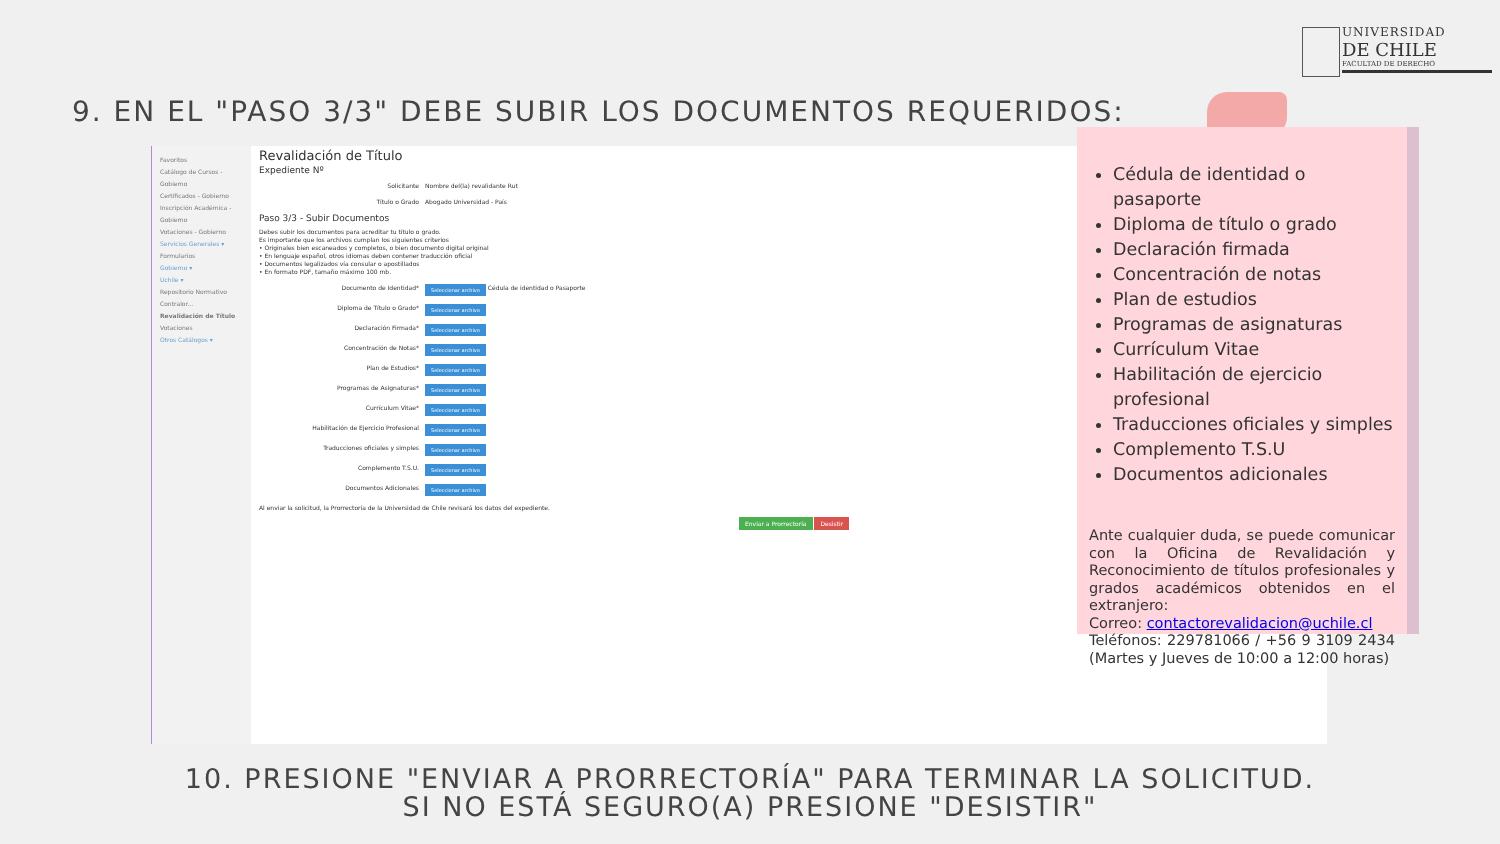UNIVERSIDAD
DE CHILE
FACULTAD DE DERECHO
9. EN EL "PASO 3/3" DEBE SUBIR LOS DOCUMENTOS REQUERIDOS:
Favoritos
Catálogo de Cursos - Gobierno
Certificados - Gobierno
Inscripción Académica - Gobierno
Votaciones - Gobierno
Servicios Generales ▾
Formularios
Gobierno ▾
Uchile ▾
Repositorio Normativo Contralor...
Revalidación de Título
Votaciones
Otros Catálogos ▾
Revalidación de Título
Expediente Nº
Solicitante Nombre del(la) revalidante Rut
Título o Grado Abogado Universidad - País
Paso 3/3 - Subir Documentos
Debes subir los documentos para acreditar tu título o grado.
Es importante que los archivos cumplan los siguientes criterios
• Originales bien escaneados y completos, o bien documento digital original
• En lenguaje español, otros idiomas deben contener traducción oficial
• Documentos legalizados vía consular o apostillados
• En formato PDF, tamaño máximo 100 mb.
Documento de Identidad* Seleccionar archivo Cédula de identidad o Pasaporte
Diploma de Título o Grado* Seleccionar archivo
Declaración Firmada* Seleccionar archivo
Concentración de Notas* Seleccionar archivo
Plan de Estudios* Seleccionar archivo
Programas de Asignaturas* Seleccionar archivo
Currículum Vitae* Seleccionar archivo
Habilitación de Ejercicio Profesional Seleccionar archivo
Traducciones oficiales y simples Seleccionar archivo
Complemento T.S.U. Seleccionar archivo
Documentos Adicionales Seleccionar archivo
Al enviar la solicitud, la Prorrectoría de la Universidad de Chile revisará los datos del expediente.
Enviar a Prorrectoría Desistir
Cédula de identidad o pasaporte
Diploma de título o grado
Declaración firmada
Concentración de notas
Plan de estudios
Programas de asignaturas
Currículum Vitae
Habilitación de ejercicio profesional
Traducciones oficiales y simples
Complemento T.S.U
Documentos adicionales
Ante cualquier duda, se puede comunicar con la Oficina de Revalidación y Reconocimiento de títulos profesionales y grados académicos obtenidos en el extranjero:
Correo: contactorevalidacion@uchile.cl
Teléfonos: 229781066 / +56 9 3109 2434 (Martes y Jueves de 10:00 a 12:00 horas)
10. PRESIONE "ENVIAR A PRORRECTORÍA" PARA TERMINAR LA SOLICITUD.
SI NO ESTÁ SEGURO(A) PRESIONE "DESISTIR"